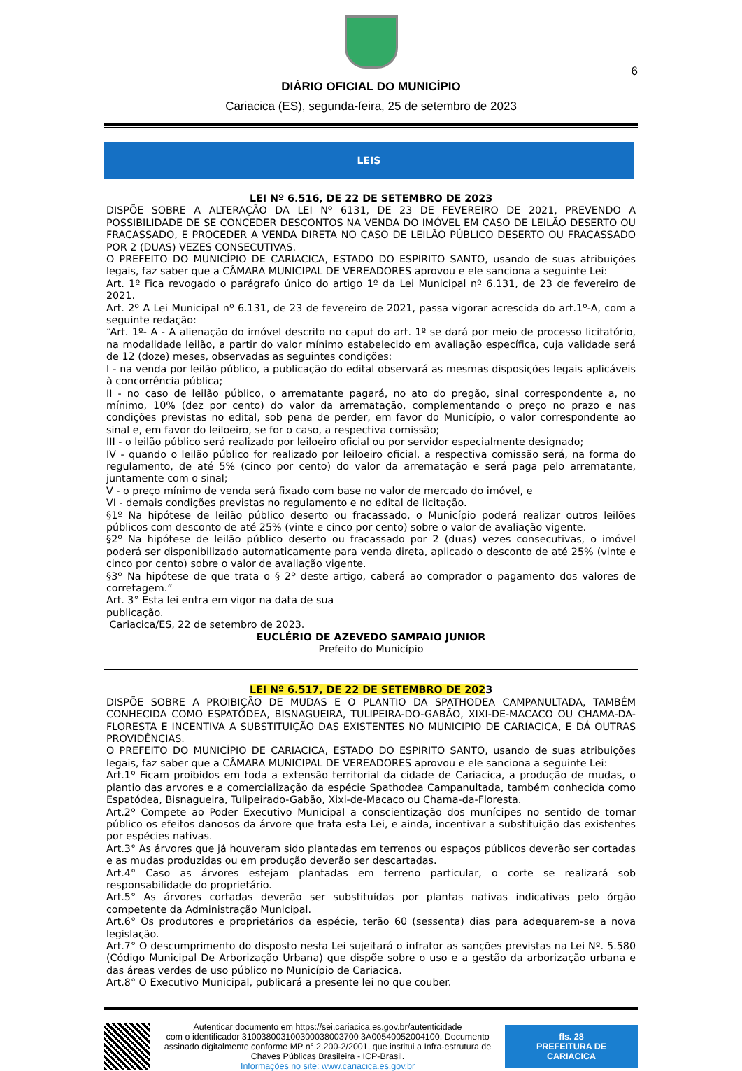6
DIÁRIO OFICIAL DO MUNICÍPIO
Cariacica (ES), segunda-feira, 25 de setembro de 2023
LEIS
LEI Nº 6.516, DE 22 DE SETEMBRO DE 2023
DISPÕE SOBRE A ALTERAÇÃO DA LEI Nº 6131, DE 23 DE FEVEREIRO DE 2021, PREVENDO A POSSIBILIDADE DE SE CONCEDER DESCONTOS NA VENDA DO IMÓVEL EM CASO DE LEILÃO DESERTO OU FRACASSADO, E PROCEDER A VENDA DIRETA NO CASO DE LEILÃO PÚBLICO DESERTO OU FRACASSADO POR 2 (DUAS) VEZES CONSECUTIVAS.
O PREFEITO DO MUNICÍPIO DE CARIACICA, ESTADO DO ESPIRITO SANTO, usando de suas atribuições legais, faz saber que a CÂMARA MUNICIPAL DE VEREADORES aprovou e ele sanciona a seguinte Lei:
Art. 1º Fica revogado o parágrafo único do artigo 1º da Lei Municipal nº 6.131, de 23 de fevereiro de 2021.
Art. 2º A Lei Municipal nº 6.131, de 23 de fevereiro de 2021, passa vigorar acrescida do art.1º-A, com a seguinte redação:
“Art. 1º- A - A alienação do imóvel descrito no caput do art. 1º se dará por meio de processo licitatório, na modalidade leilão, a partir do valor mínimo estabelecido em avaliação específica, cuja validade será de 12 (doze) meses, observadas as seguintes condições:
I - na venda por leilão público, a publicação do edital observará as mesmas disposições legais aplicáveis à concorrência pública;
II - no caso de leilão público, o arrematante pagará, no ato do pregão, sinal correspondente a, no mínimo, 10% (dez por cento) do valor da arrematação, complementando o preço no prazo e nas condições previstas no edital, sob pena de perder, em favor do Município, o valor correspondente ao sinal e, em favor do leiloeiro, se for o caso, a respectiva comissão;
III - o leilão público será realizado por leiloeiro oficial ou por servidor especialmente designado;
IV - quando o leilão público for realizado por leiloeiro oficial, a respectiva comissão será, na forma do regulamento, de até 5% (cinco por cento) do valor da arrematação e será paga pelo arrematante, juntamente com o sinal;
V - o preço mínimo de venda será fixado com base no valor de mercado do imóvel, e
VI - demais condições previstas no regulamento e no edital de licitação.
§1º Na hipótese de leilão público deserto ou fracassado, o Município poderá realizar outros leilões públicos com desconto de até 25% (vinte e cinco por cento) sobre o valor de avaliação vigente.
§2º Na hipótese de leilão público deserto ou fracassado por 2 (duas) vezes consecutivas, o imóvel poderá ser disponibilizado automaticamente para venda direta, aplicado o desconto de até 25% (vinte e cinco por cento) sobre o valor de avaliação vigente.
§3º Na hipótese de que trata o § 2º deste artigo, caberá ao comprador o pagamento dos valores de corretagem.”
Art. 3° Esta lei entra em vigor na data de sua
publicação.
Cariacica/ES, 22 de setembro de 2023.
EUCLÉRIO DE AZEVEDO SAMPAIO JUNIOR
Prefeito do Município
LEI Nº 6.517, DE 22 DE SETEMBRO DE 2023
DISPÕE SOBRE A PROIBIÇÃO DE MUDAS E O PLANTIO DA SPATHODEA CAMPANULTADA, TAMBÉM CONHECIDA COMO ESPATÓDEA, BISNAGUEIRA, TULIPEIRA-DO-GABÃO, XIXI-DE-MACACO OU CHAMA-DA-FLORESTA E INCENTIVA A SUBSTITUIÇÃO DAS EXISTENTES NO MUNICIPIO DE CARIACICA, E DÁ OUTRAS PROVIDÊNCIAS.
O PREFEITO DO MUNICÍPIO DE CARIACICA, ESTADO DO ESPIRITO SANTO, usando de suas atribuições legais, faz saber que a CÂMARA MUNICIPAL DE VEREADORES aprovou e ele sanciona a seguinte Lei:
Art.1º Ficam proibidos em toda a extensão territorial da cidade de Cariacica, a produção de mudas, o plantio das arvores e a comercialização da espécie Spathodea Campanultada, também conhecida como Espatódea, Bisnagueira, Tulipeirado-Gabão, Xixi-de-Macaco ou Chama-da-Floresta.
Art.2º Compete ao Poder Executivo Municipal a conscientização dos munícipes no sentido de tornar público os efeitos danosos da árvore que trata esta Lei, e ainda, incentivar a substituição das existentes por espécies nativas.
Art.3° As árvores que já houveram sido plantadas em terrenos ou espaços públicos deverão ser cortadas e as mudas produzidas ou em produção deverão ser descartadas.
Art.4° Caso as árvores estejam plantadas em terreno particular, o corte se realizará sob responsabilidade do proprietário.
Art.5° As árvores cortadas deverão ser substituídas por plantas nativas indicativas pelo órgão competente da Administração Municipal.
Art.6° Os produtores e proprietários da espécie, terão 60 (sessenta) dias para adequarem-se a nova legislação.
Art.7° O descumprimento do disposto nesta Lei sujeitará o infrator as sanções previstas na Lei Nº. 5.580 (Código Municipal De Arborização Urbana) que dispõe sobre o uso e a gestão da arborização urbana e das áreas verdes de uso público no Município de Cariacica.
Art.8° O Executivo Municipal, publicará a presente lei no que couber.
Autenticar documento em https://sei.cariacica.es.gov.br/autenticidade
com o identificador 310038003100300038003700 3A00540052004100, Documento assinado digitalmente conforme MP n° 2.200-2/2001, que institui a Infra-estrutura de Chaves Públicas Brasileira - ICP-Brasil.
Informações no site: www.cariacica.es.gov.br
fls. 28
PREFEITURA DE CARIACICA